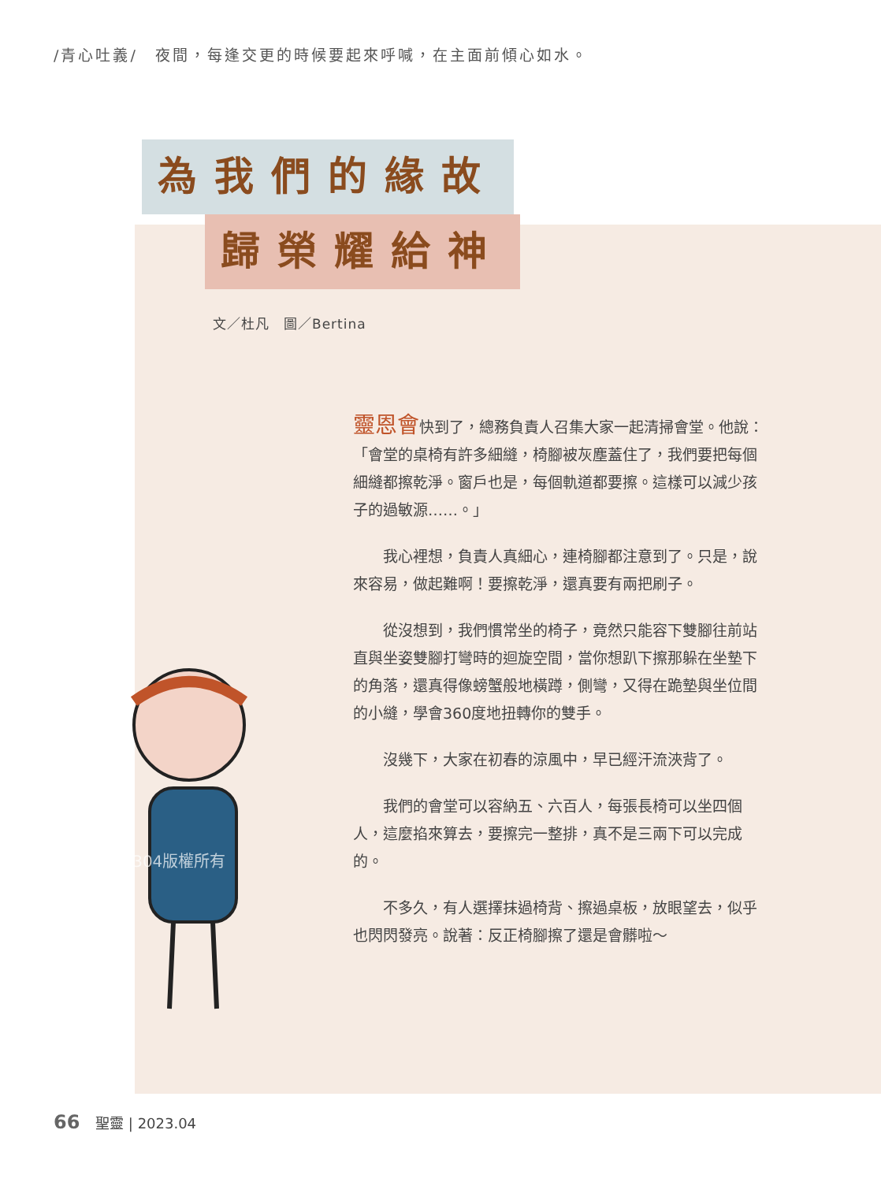/青心吐義/　夜間，每逢交更的時候要起來呼喊，在主面前傾心如水。
為我們的緣故
歸榮耀給神
文／杜凡　圖／Bertina
202304版權所有
靈恩會快到了，總務負責人召集大家一起清掃會堂。他說：「會堂的桌椅有許多細縫，椅腳被灰塵蓋住了，我們要把每個細縫都擦乾淨。窗戶也是，每個軌道都要擦。這樣可以減少孩子的過敏源……。」
我心裡想，負責人真細心，連椅腳都注意到了。只是，說來容易，做起難啊！要擦乾淨，還真要有兩把刷子。
從沒想到，我們慣常坐的椅子，竟然只能容下雙腳往前站直與坐姿雙腳打彎時的迴旋空間，當你想趴下擦那躲在坐墊下的角落，還真得像螃蟹般地橫蹲，側彎，又得在跪墊與坐位間的小縫，學會360度地扭轉你的雙手。
沒幾下，大家在初春的涼風中，早已經汗流浹背了。
我們的會堂可以容納五、六百人，每張長椅可以坐四個人，這麼掐來算去，要擦完一整排，真不是三兩下可以完成的。
不多久，有人選擇抹過椅背、擦過桌板，放眼望去，似乎也閃閃發亮。說著：反正椅腳擦了還是會髒啦～
66 聖靈 | 2023.04